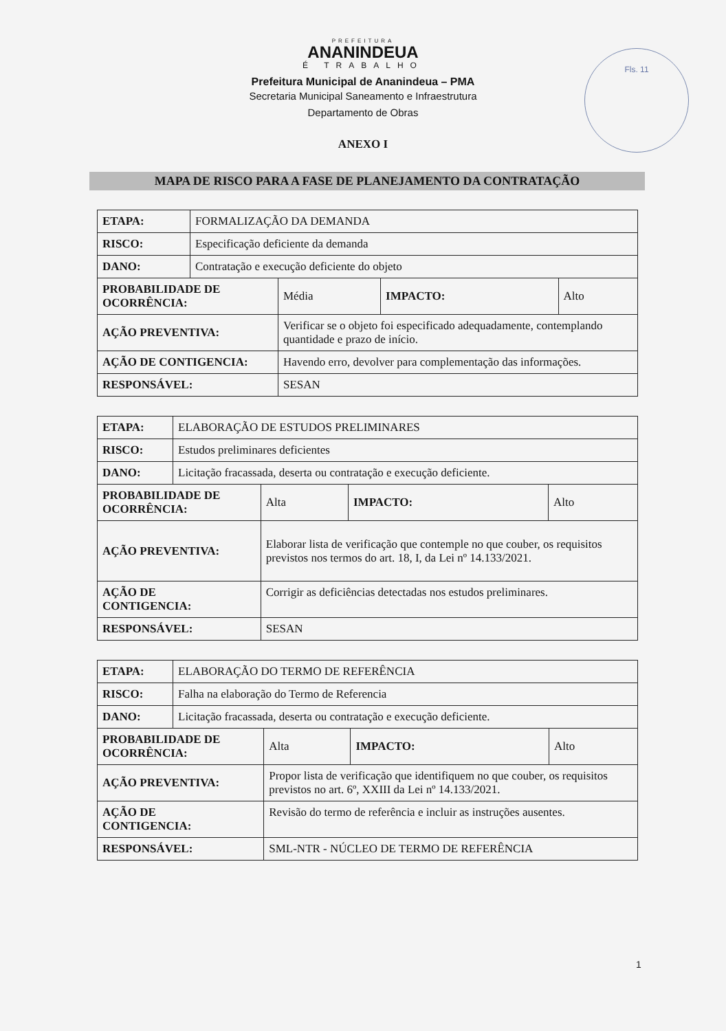PREFEITURA
ANANINDEUA
É TRABALHO
Prefeitura Municipal de Ananindeua – PMA
Secretaria Municipal Saneamento e Infraestrutura
Departamento de Obras
Fls. 11
ANEXO I
MAPA DE RISCO PARA A FASE DE PLANEJAMENTO DA CONTRATAÇÃO
| ETAPA: | FORMALIZAÇÃO DA DEMANDA | | | |
| RISCO: | Especificação deficiente da demanda | | | |
| DANO: | Contratação e execução deficiente do objeto | | | |
| PROBABILIDADE DE OCORRÊNCIA: | | Média | IMPACTO: | Alto |
| AÇÃO PREVENTIVA: | | Verificar se o objeto foi especificado adequadamente, contemplando quantidade e prazo de início. | | |
| AÇÃO DE CONTIGENCIA: | | Havendo erro, devolver para complementação das informações. | | |
| RESPONSÁVEL: | | SESAN | | |
| ETAPA: | ELABORAÇÃO DE ESTUDOS PRELIMINARES | | | |
| RISCO: | Estudos preliminares deficientes | | | |
| DANO: | Licitação fracassada, deserta ou contratação e execução deficiente. | | | |
| PROBABILIDADE DE OCORRÊNCIA: | | Alta | IMPACTO: | Alto |
| AÇÃO PREVENTIVA: | | Elaborar lista de verificação que contemple no que couber, os requisitos previstos nos termos do art. 18, I, da Lei nº 14.133/2021. | | |
| AÇÃO DE CONTIGENCIA: | | Corrigir as deficiências detectadas nos estudos preliminares. | | |
| RESPONSÁVEL: | | SESAN | | |
| ETAPA: | ELABORAÇÃO DO TERMO DE REFERÊNCIA | | | |
| RISCO: | Falha na elaboração do Termo de Referencia | | | |
| DANO: | Licitação fracassada, deserta ou contratação e execução deficiente. | | | |
| PROBABILIDADE DE OCORRÊNCIA: | | Alta | IMPACTO: | Alto |
| AÇÃO PREVENTIVA: | | Propor lista de verificação que identifiquem no que couber, os requisitos previstos no art. 6º, XXIII da Lei nº 14.133/2021. | | |
| AÇÃO DE CONTIGENCIA: | | Revisão do termo de referência e incluir as instruções ausentes. | | |
| RESPONSÁVEL: | | SML-NTR - NÚCLEO DE TERMO DE REFERÊNCIA | | |
1